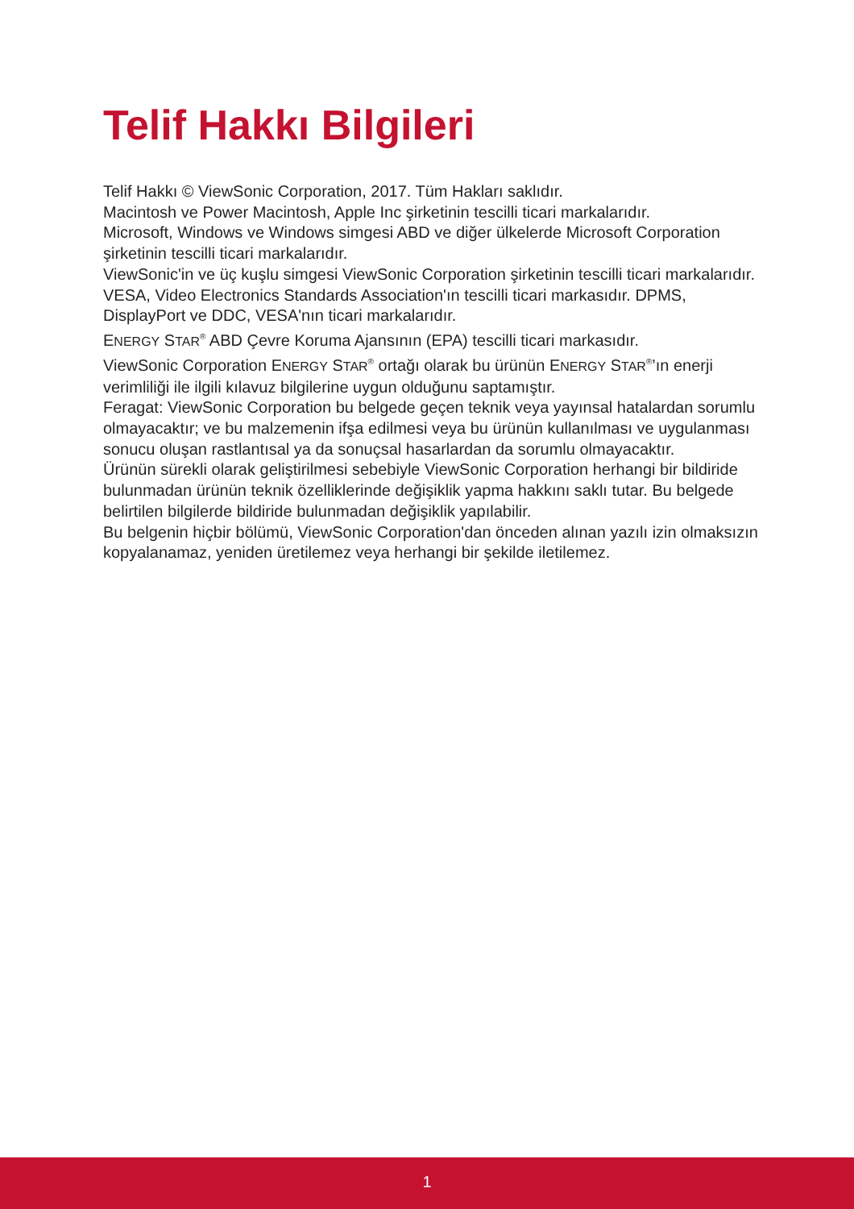Telif Hakkı Bilgileri
Telif Hakkı © ViewSonic Corporation, 2017. Tüm Hakları saklıdır.
Macintosh ve Power Macintosh, Apple Inc şirketinin tescilli ticari markalarıdır.
Microsoft, Windows ve Windows simgesi ABD ve diğer ülkelerde Microsoft Corporation şirketinin tescilli ticari markalarıdır.
ViewSonic'in ve üç kuşlu simgesi ViewSonic Corporation şirketinin tescilli ticari markalarıdır.
VESA, Video Electronics Standards Association'ın tescilli ticari markasıdır. DPMS, DisplayPort ve DDC, VESA'nın ticari markalarıdır.
ENERGY STAR<sup>®</sup> ABD Çevre Koruma Ajansının (EPA) tescilli ticari markasıdır.
ViewSonic Corporation ENERGY STAR<sup>®</sup> ortağı olarak bu ürünün ENERGY STAR<sup>®</sup>’ın enerji verimliliği ile ilgili kılavuz bilgilerine uygun olduğunu saptamıştır.
Feragat: ViewSonic Corporation bu belgede geçen teknik veya yayınsal hatalardan sorumlu olmayacaktır; ve bu malzemenin ifşa edilmesi veya bu ürünün kullanılması ve uygulanması sonucu oluşan rastlantısal ya da sonuçsal hasarlardan da sorumlu olmayacaktır.
Ürünün sürekli olarak geliştirilmesi sebebiyle ViewSonic Corporation herhangi bir bildiride bulunmadan ürünün teknik özelliklerinde değişiklik yapma hakkını saklı tutar. Bu belgede belirtilen bilgilerde bildiride bulunmadan değişiklik yapılabilir.
Bu belgenin hiçbir bölümü, ViewSonic Corporation'dan önceden alınan yazılı izin olmaksızın kopyalanamaz, yeniden üretilemez veya herhangi bir şekilde iletilemez.
1